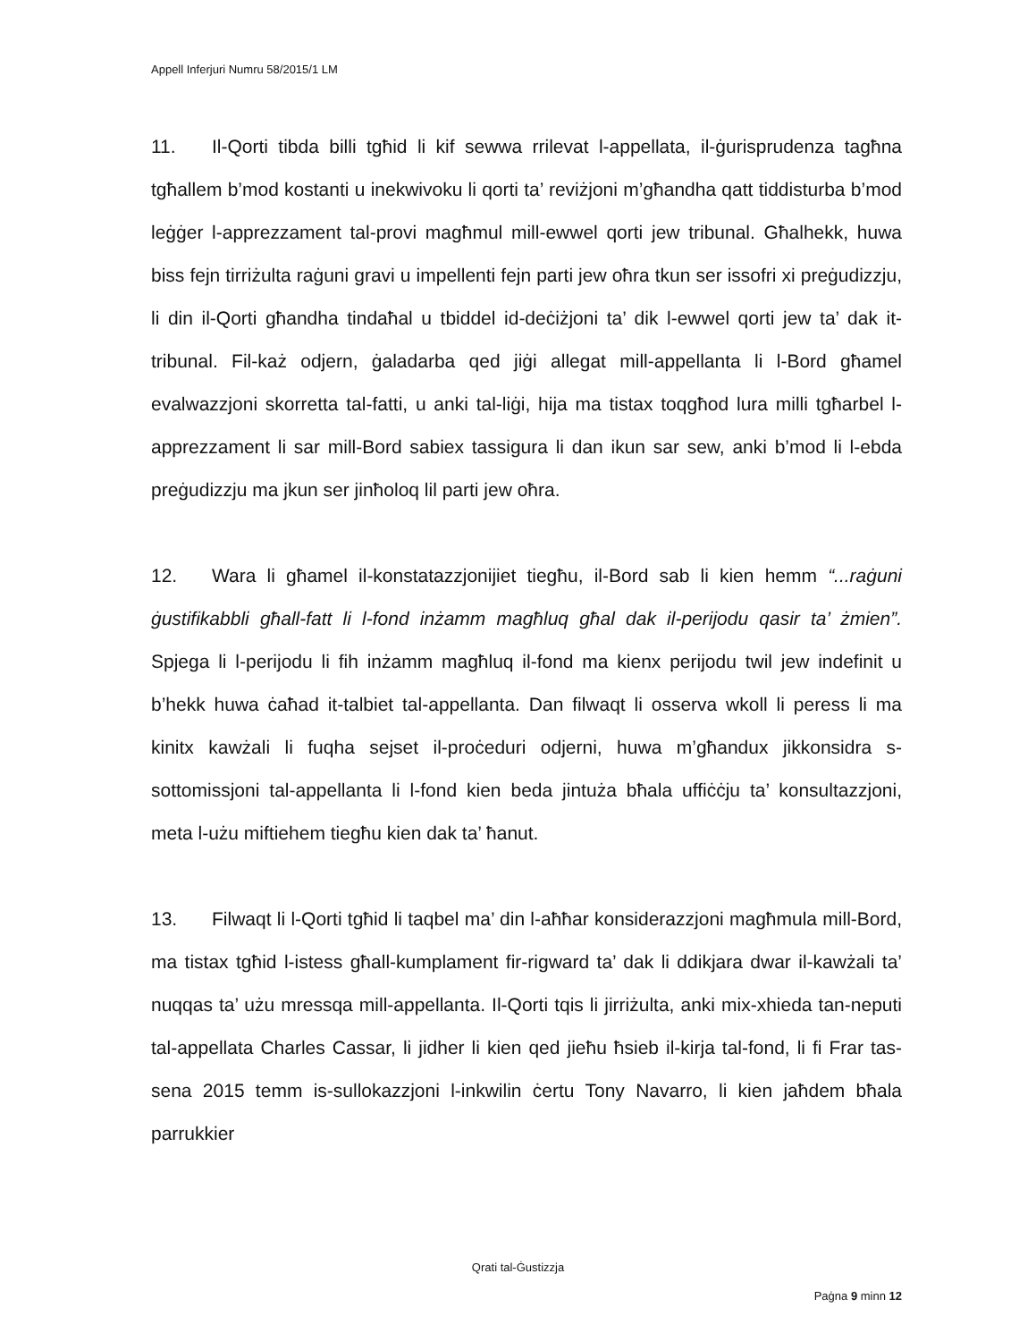Appell Inferjuri Numru 58/2015/1 LM
11. Il-Qorti tibda billi tgħid li kif sewwa rrilevat l-appellata, il-ġurisprudenza tagħna tgħallem b’mod kostanti u inekwivoku li qorti ta’ reviżjoni m’għandha qatt tiddisturba b’mod leġġer l-apprezzament tal-provi magħmul mill-ewwel qorti jew tribunal. Għalhekk, huwa biss fejn tirriżulta raġuni gravi u impellenti fejn parti jew oħra tkun ser issofri xi preġudizzju, li din il-Qorti għandha tindaħal u tbiddel id-deċiżjoni ta’ dik l-ewwel qorti jew ta’ dak it-tribunal. Fil-każ odjern, ġaladarba qed jiġi allegat mill-appellanta li l-Bord għamel evalwazzjoni skorretta tal-fatti, u anki tal-liġi, hija ma tistax toqgħod lura milli tgħarbel l-apprezzament li sar mill-Bord sabiex tassigura li dan ikun sar sew, anki b’mod li l-ebda preġudizzju ma jkun ser jinħoloq lil parti jew oħra.
12. Wara li għamel il-konstatazzjonijiet tiegħu, il-Bord sab li kien hemm “...raġuni ġustifikabbli għall-fatt li l-fond inżamm magħluq għal dak il-perijodu qasir ta’ żmien”. Spjega li l-perijodu li fih inżamm magħluq il-fond ma kienx perijodu twil jew indefinit u b’hekk huwa ċaħad it-talbiet tal-appellanta. Dan filwaqt li osserva wkoll li peress li ma kinitx kawżali li fuqha sejset il-proċeduri odjerni, huwa m’għandux jikkonsidra s-sottomissjoni tal-appellanta li l-fond kien beda jintuża bħala uffiċċju ta’ konsultazzjoni, meta l-użu miftiehem tiegħu kien dak ta’ ħanut.
13. Filwaqt li l-Qorti tgħid li taqbel ma’ din l-aħħar konsiderazzjoni magħmula mill-Bord, ma tistax tgħid l-istess għall-kumplament fir-rigward ta’ dak li ddikjara dwar il-kawżali ta’ nuqqas ta’ użu mressqa mill-appellanta. Il-Qorti tqis li jirriżulta, anki mix-xhieda tan-neputi tal-appellata Charles Cassar, li jidher li kien qed jieħu ħsieb il-kirja tal-fond, li fi Frar tas-sena 2015 temm is-sullokazzjoni l-inkwilin ċertu Tony Navarro, li kien jaħdem bħala parrukkier
Qrati tal-Ġustizzja
Paġna 9 minn 12